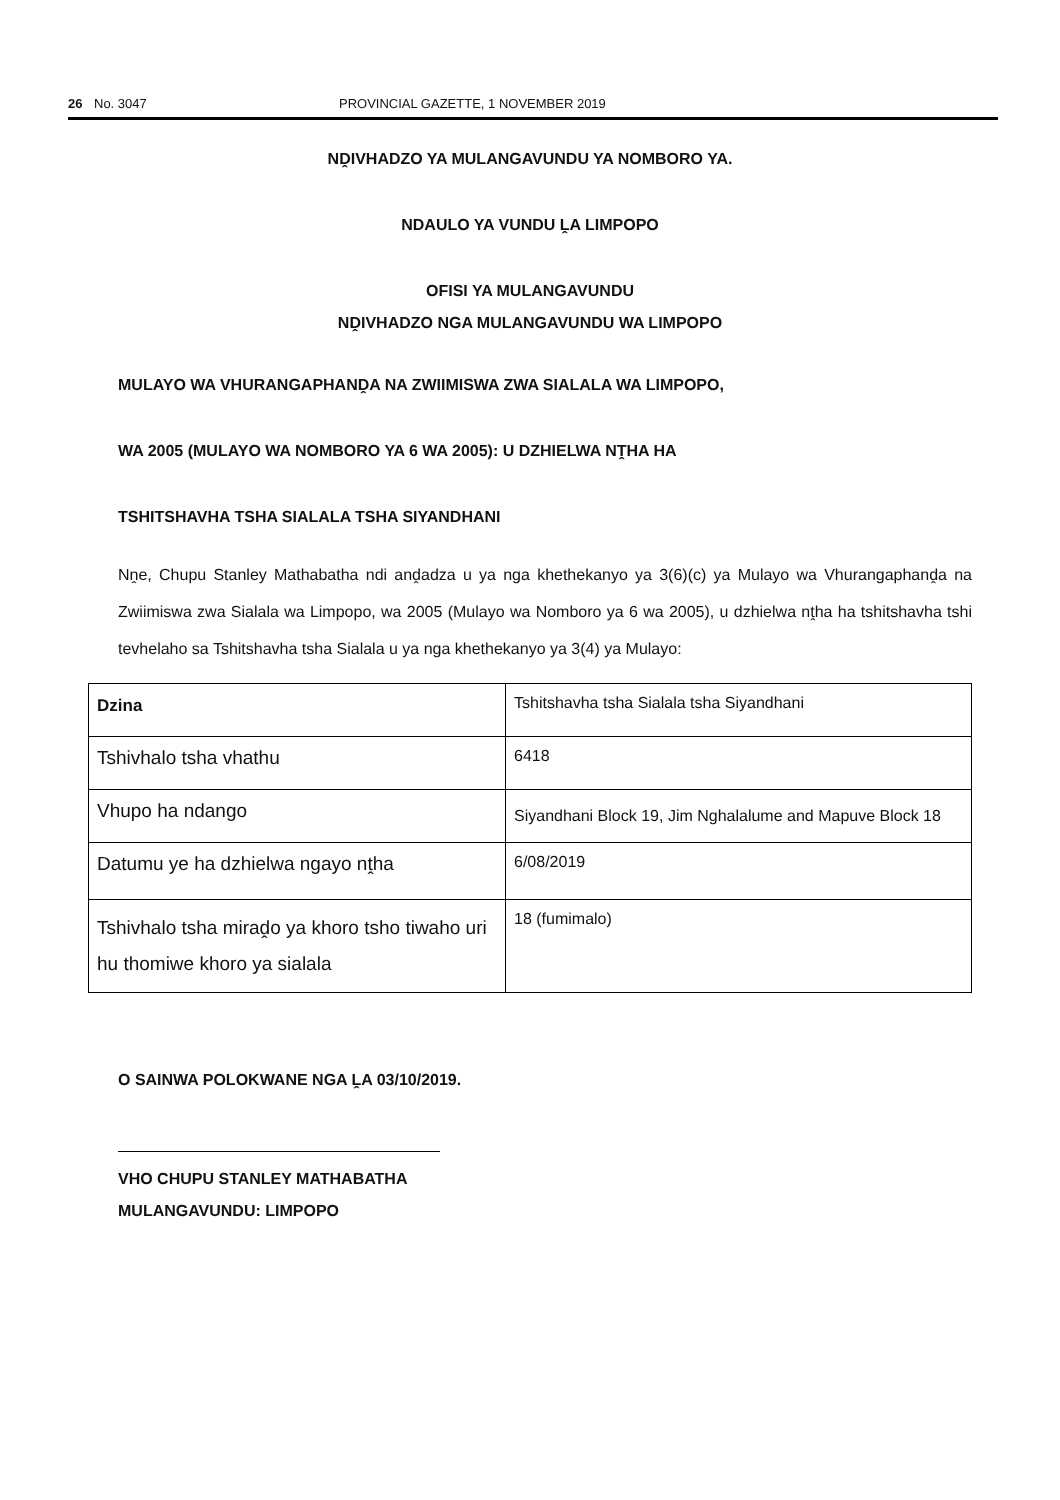26 No. 3047 PROVINCIAL GAZETTE, 1 NOVEMBER 2019
NḒIVHADZO YA MULANGAVUNDU YA NOMBORO YA.
NDAULO YA VUNDU ḼA LIMPOPO
OFISI YA MULANGAVUNDU
NḒIVHADZO NGA MULANGAVUNDU WA LIMPOPO
MULAYO WA VHURANGAPHANḒA NA ZWIIMISWA ZWA SIALALA WA LIMPOPO,
WA 2005 (MULAYO WA NOMBORO YA 6 WA 2005): U DZHIELWA NṰHA HA
TSHITSHAVHA TSHA SIALALA TSHA SIYANDHANI
Nṋe, Chupu Stanley Mathabatha ndi anḓadza u ya nga khethekanyo ya 3(6)(c) ya Mulayo wa Vhurangaphanḓa na Zwiimiswa zwa Sialala wa Limpopo, wa 2005 (Mulayo wa Nomboro ya 6 wa 2005), u dzhielwa nṱha ha tshitshavha tshi tevhelaho sa Tshitshavha tsha Sialala u ya nga khethekanyo ya 3(4) ya Mulayo:
| Dzina | Tshitshavha tsha Sialala tsha Siyandhani |
| Tshivhalo tsha vhathu | 6418 |
| Vhupo ha ndango | Siyandhani Block 19, Jim Nghalalume and Mapuve Block 18 |
| Datumu ye ha dzhielwa ngayo nṱha | 6/08/2019 |
| Tshivhalo tsha miraḓo ya khoro tsho tiwaho uri hu thomiwe khoro ya sialala | 18 (fumimalo) |
O SAINWA POLOKWANE NGA ḼA 03/10/2019.
VHO CHUPU STANLEY MATHABATHA
MULANGAVUNDU: LIMPOPO